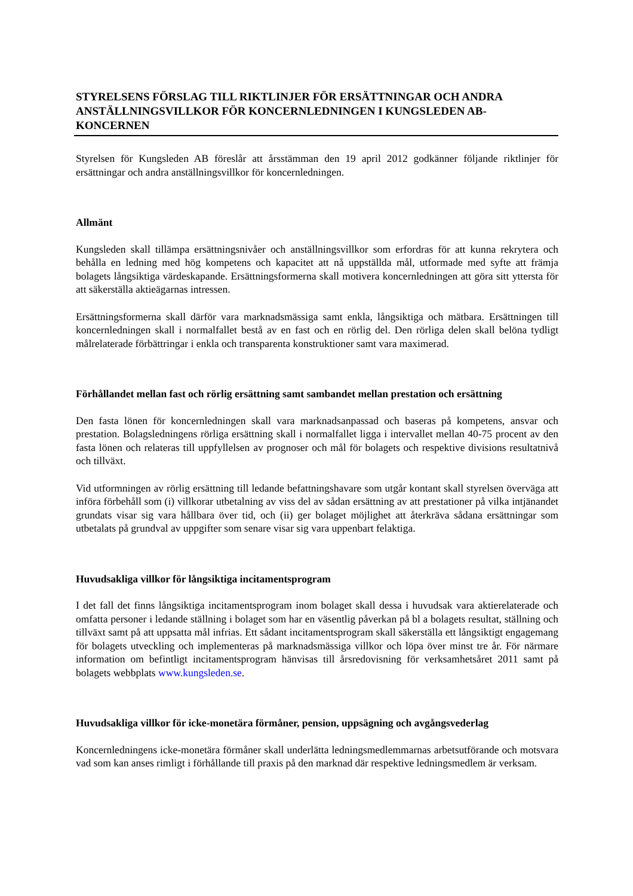STYRELSENS FÖRSLAG TILL RIKTLINJER FÖR ERSÄTTNINGAR OCH ANDRA ANSTÄLLNINGSVILLKOR FÖR KONCERNLEDNINGEN I KUNGSLEDEN AB-KONCERNEN
Styrelsen för Kungsleden AB föreslår att årsstämman den 19 april 2012 godkänner följande riktlinjer för ersättningar och andra anställningsvillkor för koncernledningen.
Allmänt
Kungsleden skall tillämpa ersättningsnivåer och anställningsvillkor som erfordras för att kunna rekrytera och behålla en ledning med hög kompetens och kapacitet att nå uppställda mål, utformade med syfte att främja bolagets långsiktiga värdeskapande. Ersättningsformerna skall motivera koncernledningen att göra sitt yttersta för att säkerställa aktieägarnas intressen.
Ersättningsformerna skall därför vara marknadsmässiga samt enkla, långsiktiga och mätbara. Ersättningen till koncernledningen skall i normalfallet bestå av en fast och en rörlig del. Den rörliga delen skall belöna tydligt målrelaterade förbättringar i enkla och transparenta konstruktioner samt vara maximerad.
Förhållandet mellan fast och rörlig ersättning samt sambandet mellan prestation och ersättning
Den fasta lönen för koncernledningen skall vara marknadsanpassad och baseras på kompetens, ansvar och prestation. Bolagsledningens rörliga ersättning skall i normalfallet ligga i intervallet mellan 40-75 procent av den fasta lönen och relateras till uppfyllelsen av prognoser och mål för bolagets och respektive divisions resultatnivå och tillväxt.
Vid utformningen av rörlig ersättning till ledande befattningshavare som utgår kontant skall styrelsen överväga att införa förbehåll som (i) villkorar utbetalning av viss del av sådan ersättning av att prestationer på vilka intjänandet grundats visar sig vara hållbara över tid, och (ii) ger bolaget möjlighet att återkräva sådana ersättningar som utbetalats på grundval av uppgifter som senare visar sig vara uppenbart felaktiga.
Huvudsakliga villkor för långsiktiga incitamentsprogram
I det fall det finns långsiktiga incitamentsprogram inom bolaget skall dessa i huvudsak vara aktierelaterade och omfatta personer i ledande ställning i bolaget som har en väsentlig påverkan på bl a bolagets resultat, ställning och tillväxt samt på att uppsatta mål infrias. Ett sådant incitamentsprogram skall säkerställa ett långsiktigt engagemang för bolagets utveckling och implementeras på marknadsmässiga villkor och löpa över minst tre år. För närmare information om befintligt incitamentsprogram hänvisas till årsredovisning för verksamhetsåret 2011 samt på bolagets webbplats www.kungsleden.se.
Huvudsakliga villkor för icke-monetära förmåner, pension, uppsägning och avgångsvederlag
Koncernledningens icke-monetära förmåner skall underlätta ledningsmedlemmarnas arbetsutförande och motsvara vad som kan anses rimligt i förhållande till praxis på den marknad där respektive ledningsmedlem är verksam.